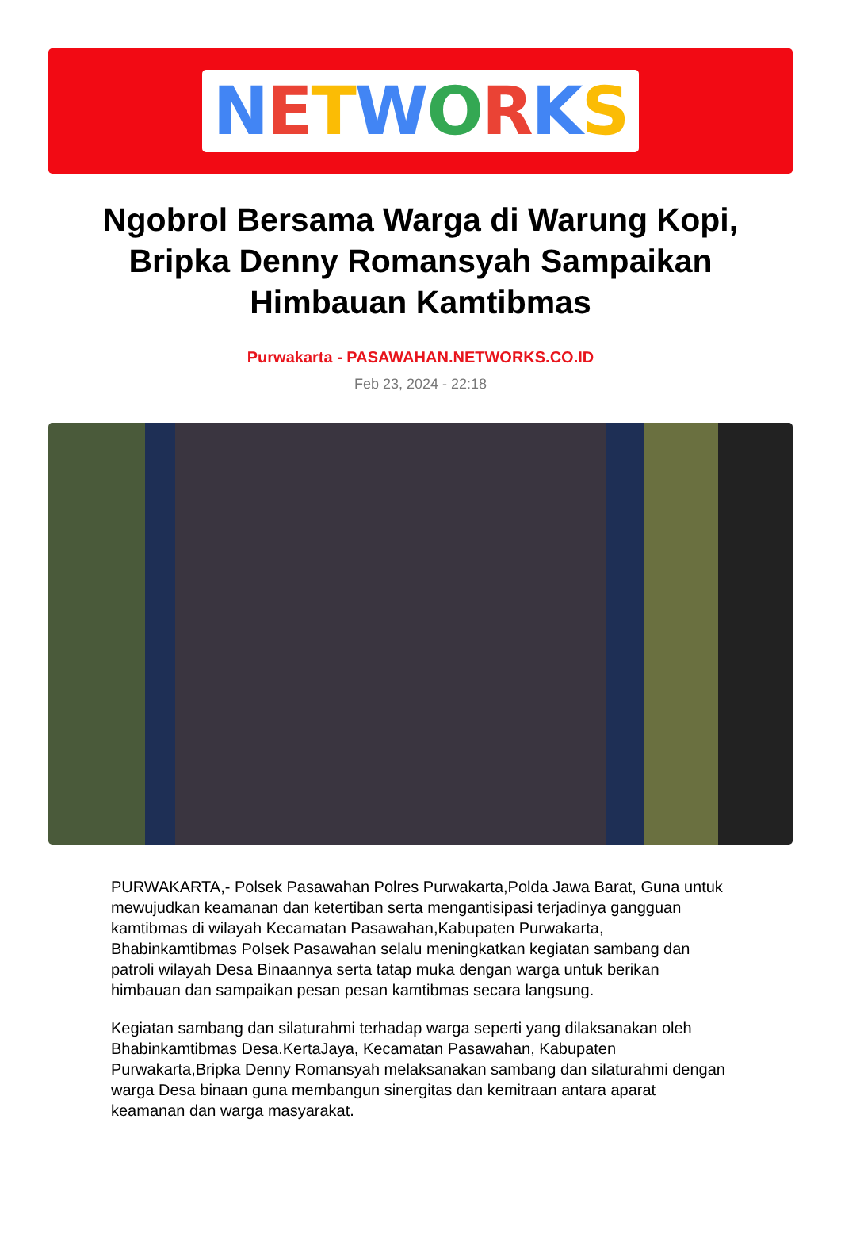NETWORKS
Ngobrol Bersama Warga di Warung Kopi, Bripka Denny Romansyah Sampaikan Himbauan Kamtibmas
Purwakarta - PASAWAHAN.NETWORKS.CO.ID
Feb 23, 2024 - 22:18
PURWAKARTA,- Polsek Pasawahan Polres Purwakarta,Polda Jawa Barat, Guna untuk mewujudkan keamanan dan ketertiban serta mengantisipasi terjadinya gangguan kamtibmas di wilayah Kecamatan Pasawahan,Kabupaten Purwakarta, Bhabinkamtibmas Polsek Pasawahan selalu meningkatkan kegiatan sambang dan patroli wilayah Desa Binaannya serta tatap muka dengan warga untuk berikan himbauan dan sampaikan pesan pesan kamtibmas secara langsung.
Kegiatan sambang dan silaturahmi terhadap warga seperti yang dilaksanakan oleh Bhabinkamtibmas Desa.KertaJaya, Kecamatan Pasawahan, Kabupaten Purwakarta,Bripka Denny Romansyah melaksanakan sambang dan silaturahmi dengan warga Desa binaan guna membangun sinergitas dan kemitraan antara aparat keamanan dan warga masyarakat.